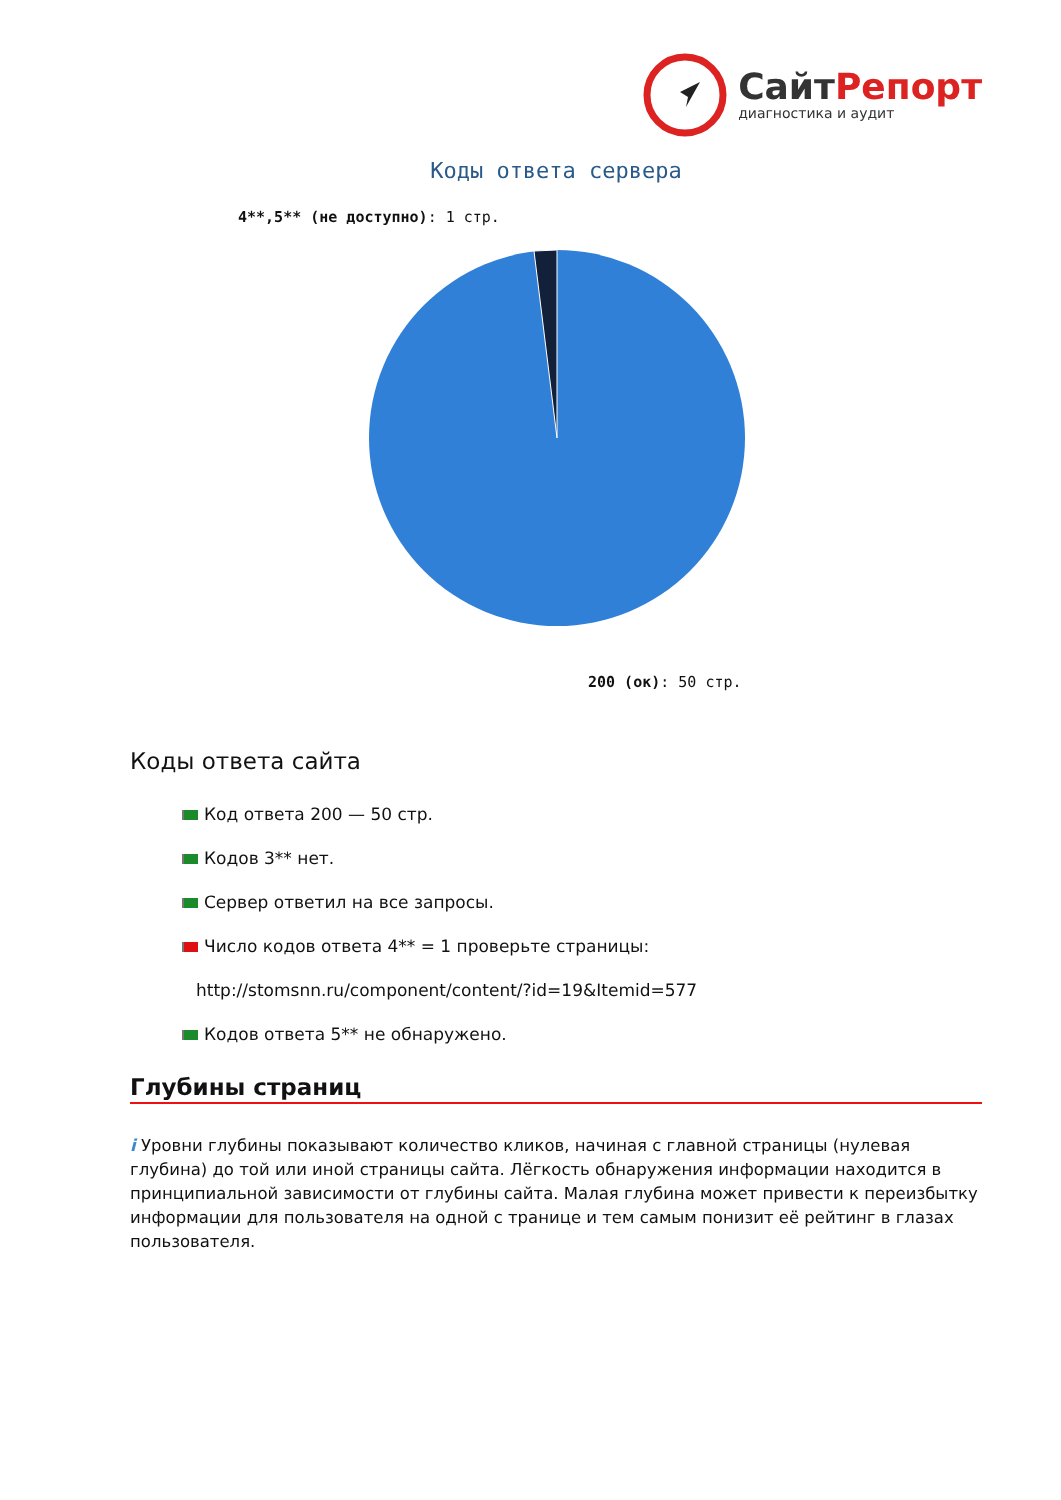СайтРепорт
диагностика и аудит
Коды ответа сервера
4**,5** (не доступно): 1 стр.
200 (ок): 50 стр.
Коды ответа сайта
Код ответа 200 — 50 стр.
Кодов 3** нет.
Сервер ответил на все запросы.
Число кодов ответа 4** = 1 проверьте страницы:
http://stomsnn.ru/component/content/?id=19&Itemid=577
Кодов ответа 5** не обнаружено.
Глубины страниц
i Уровни глубины показывают количество кликов, начиная с главной страницы (нулевая глубина) до той или иной страницы сайта. Лёгкость обнаружения информации находится в принципиальной зависимости от глубины сайта. Малая глубина может привести к переизбытку информации для пользователя на одной с транице и тем самым понизит её рейтинг в глазах пользователя.